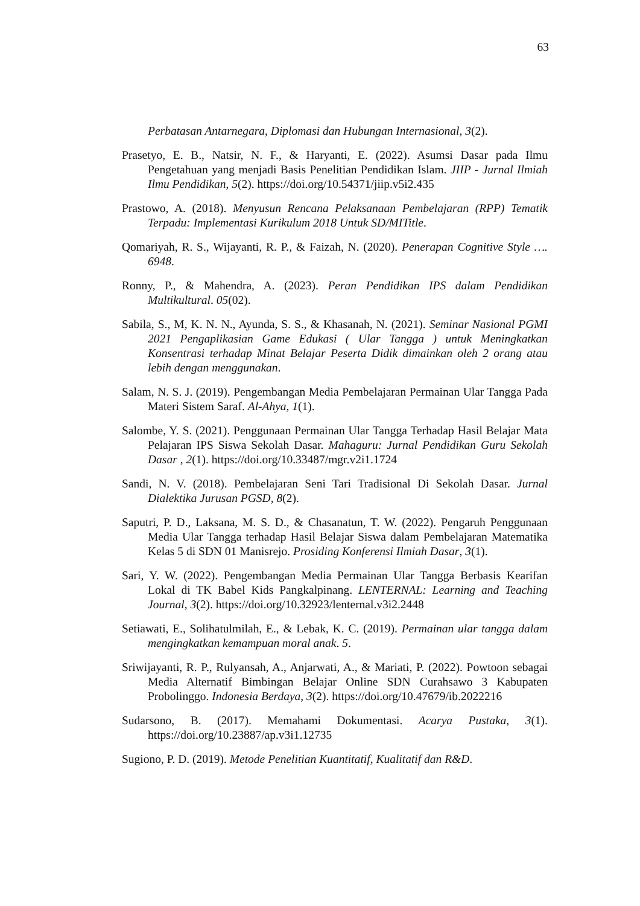63
Perbatasan Antarnegara, Diplomasi dan Hubungan Internasional, 3(2).
Prasetyo, E. B., Natsir, N. F., & Haryanti, E. (2022). Asumsi Dasar pada Ilmu Pengetahuan yang menjadi Basis Penelitian Pendidikan Islam. JIIP - Jurnal Ilmiah Ilmu Pendidikan, 5(2). https://doi.org/10.54371/jiip.v5i2.435
Prastowo, A. (2018). Menyusun Rencana Pelaksanaan Pembelajaran (RPP) Tematik Terpadu: Implementasi Kurikulum 2018 Untuk SD/MITitle.
Qomariyah, R. S., Wijayanti, R. P., & Faizah, N. (2020). Penerapan Cognitive Style …. 6948.
Ronny, P., & Mahendra, A. (2023). Peran Pendidikan IPS dalam Pendidikan Multikultural. 05(02).
Sabila, S., M, K. N. N., Ayunda, S. S., & Khasanah, N. (2021). Seminar Nasional PGMI 2021 Pengaplikasian Game Edukasi ( Ular Tangga ) untuk Meningkatkan Konsentrasi terhadap Minat Belajar Peserta Didik dimainkan oleh 2 orang atau lebih dengan menggunakan.
Salam, N. S. J. (2019). Pengembangan Media Pembelajaran Permainan Ular Tangga Pada Materi Sistem Saraf. Al-Ahya, 1(1).
Salombe, Y. S. (2021). Penggunaan Permainan Ular Tangga Terhadap Hasil Belajar Mata Pelajaran IPS Siswa Sekolah Dasar. Mahaguru: Jurnal Pendidikan Guru Sekolah Dasar , 2(1). https://doi.org/10.33487/mgr.v2i1.1724
Sandi, N. V. (2018). Pembelajaran Seni Tari Tradisional Di Sekolah Dasar. Jurnal Dialektika Jurusan PGSD, 8(2).
Saputri, P. D., Laksana, M. S. D., & Chasanatun, T. W. (2022). Pengaruh Penggunaan Media Ular Tangga terhadap Hasil Belajar Siswa dalam Pembelajaran Matematika Kelas 5 di SDN 01 Manisrejo. Prosiding Konferensi Ilmiah Dasar, 3(1).
Sari, Y. W. (2022). Pengembangan Media Permainan Ular Tangga Berbasis Kearifan Lokal di TK Babel Kids Pangkalpinang. LENTERNAL: Learning and Teaching Journal, 3(2). https://doi.org/10.32923/lenternal.v3i2.2448
Setiawati, E., Solihatulmilah, E., & Lebak, K. C. (2019). Permainan ular tangga dalam mengingkatkan kemampuan moral anak. 5.
Sriwijayanti, R. P., Rulyansah, A., Anjarwati, A., & Mariati, P. (2022). Powtoon sebagai Media Alternatif Bimbingan Belajar Online SDN Curahsawo 3 Kabupaten Probolinggo. Indonesia Berdaya, 3(2). https://doi.org/10.47679/ib.2022216
Sudarsono, B. (2017). Memahami Dokumentasi. Acarya Pustaka, 3(1). https://doi.org/10.23887/ap.v3i1.12735
Sugiono, P. D. (2019). Metode Penelitian Kuantitatif, Kualitatif dan R&D.